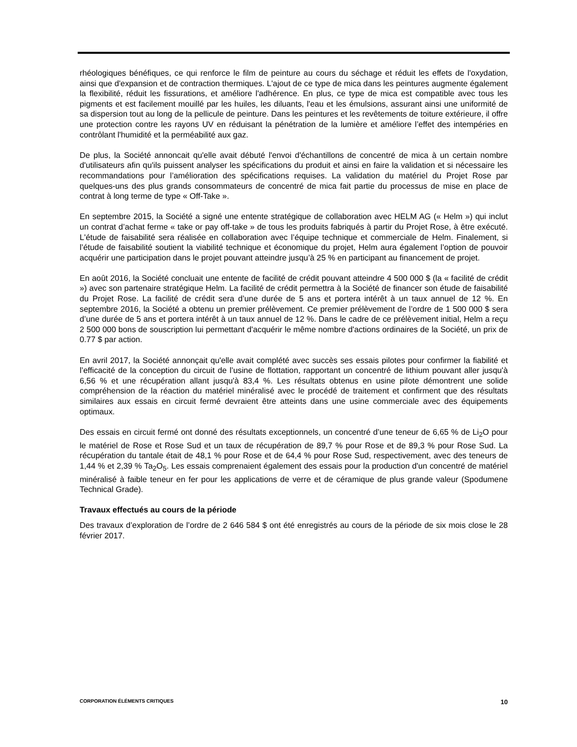rhéologiques bénéfiques, ce qui renforce le film de peinture au cours du séchage et réduit les effets de l'oxydation, ainsi que d'expansion et de contraction thermiques. L'ajout de ce type de mica dans les peintures augmente également la flexibilité, réduit les fissurations, et améliore l'adhérence. En plus, ce type de mica est compatible avec tous les pigments et est facilement mouillé par les huiles, les diluants, l'eau et les émulsions, assurant ainsi une uniformité de sa dispersion tout au long de la pellicule de peinture. Dans les peintures et les revêtements de toiture extérieure, il offre une protection contre les rayons UV en réduisant la pénétration de la lumière et améliore l’effet des intempéries en contrôlant l'humidité et la perméabilité aux gaz.
De plus, la Société annoncait qu'elle avait débuté l'envoi d'échantillons de concentré de mica à un certain nombre d'utilisateurs afin qu'ils puissent analyser les spécifications du produit et ainsi en faire la validation et si nécessaire les recommandations pour l’amélioration des spécifications requises. La validation du matériel du Projet Rose par quelques-uns des plus grands consommateurs de concentré de mica fait partie du processus de mise en place de contrat à long terme de type « Off-Take ».
En septembre 2015, la Société a signé une entente stratégique de collaboration avec HELM AG (« Helm ») qui inclut un contrat d’achat ferme « take or pay off-take » de tous les produits fabriqués à partir du Projet Rose, à être exécuté. L'étude de faisabilité sera réalisée en collaboration avec l’équipe technique et commerciale de Helm. Finalement, si l’étude de faisabilité soutient la viabilité technique et économique du projet, Helm aura également l’option de pouvoir acquérir une participation dans le projet pouvant atteindre jusqu’à 25 % en participant au financement de projet.
En août 2016, la Société concluait une entente de facilité de crédit pouvant atteindre 4 500 000 $ (la « facilité de crédit ») avec son partenaire stratégique Helm. La facilité de crédit permettra à la Société de financer son étude de faisabilité du Projet Rose. La facilité de crédit sera d’une durée de 5 ans et portera intérêt à un taux annuel de 12 %. En septembre 2016, la Société a obtenu un premier prélèvement. Ce premier prélèvement de l’ordre de 1 500 000 $ sera d’une durée de 5 ans et portera intérêt à un taux annuel de 12 %. Dans le cadre de ce prélèvement initial, Helm a reçu 2 500 000 bons de souscription lui permettant d'acquérir le même nombre d'actions ordinaires de la Société, un prix de 0.77 $ par action.
En avril 2017, la Société annonçait qu'elle avait complété avec succès ses essais pilotes pour confirmer la fiabilité et l’efficacité de la conception du circuit de l’usine de flottation, rapportant un concentré de lithium pouvant aller jusqu'à 6,56 % et une récupération allant jusqu'à 83,4 %. Les résultats obtenus en usine pilote démontrent une solide compréhension de la réaction du matériel minéralisé avec le procédé de traitement et confirment que des résultats similaires aux essais en circuit fermé devraient être atteints dans une usine commerciale avec des équipements optimaux.
Des essais en circuit fermé ont donné des résultats exceptionnels, un concentré d’une teneur de 6,65 % de Li<sub>2</sub>O pour le matériel de Rose et Rose Sud et un taux de récupération de 89,7 % pour Rose et de 89,3 % pour Rose Sud. La récupération du tantale était de 48,1 % pour Rose et de 64,4 % pour Rose Sud, respectivement, avec des teneurs de 1,44 % et 2,39 % Ta<sub>2</sub>O<sub>5</sub>. Les essais comprenaient également des essais pour la production d'un concentré de matériel minéralisé à faible teneur en fer pour les applications de verre et de céramique de plus grande valeur (Spodumene Technical Grade).
Travaux effectués au cours de la période
Des travaux d’exploration de l’ordre de 2 646 584 $ ont été enregistrés au cours de la période de six mois close le 28 février 2017.
CORPORATION ÉLÉMENTS CRITIQUES 10